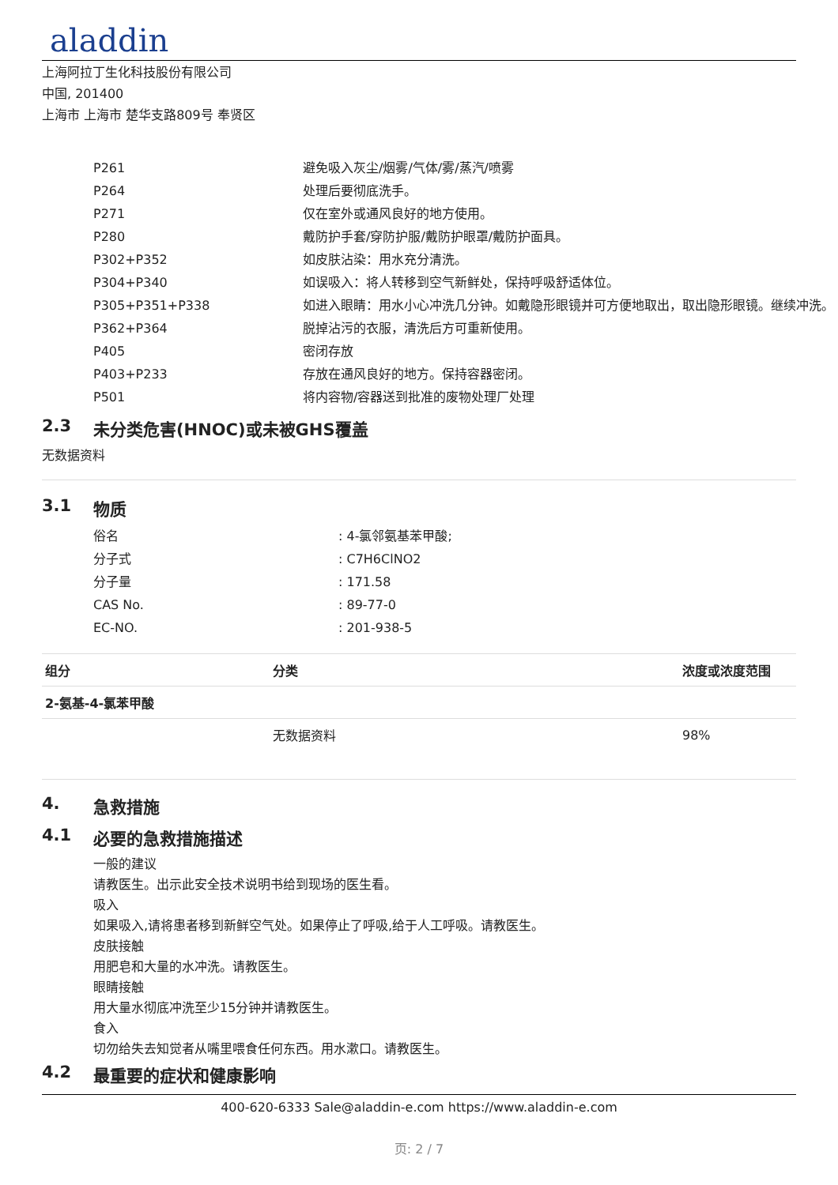aladdin
上海阿拉丁生化科技股份有限公司
中国, 201400
上海市 上海市 楚华支路809号 奉贤区
| P261 | 避免吸入灰尘/烟雾/气体/雾/蒸汽/喷雾 |
| P264 | 处理后要彻底洗手。 |
| P271 | 仅在室外或通风良好的地方使用。 |
| P280 | 戴防护手套/穿防护服/戴防护眼罩/戴防护面具。 |
| P302+P352 | 如皮肤沾染：用水充分清洗。 |
| P304+P340 | 如误吸入：将人转移到空气新鲜处，保持呼吸舒适体位。 |
| P305+P351+P338 | 如进入眼睛：用水小心冲洗几分钟。如戴隐形眼镜并可方便地取出，取出隐形眼镜。继续冲洗。 |
| P362+P364 | 脱掉沾污的衣服，清洗后方可重新使用。 |
| P405 | 密闭存放 |
| P403+P233 | 存放在通风良好的地方。保持容器密闭。 |
| P501 | 将内容物/容器送到批准的废物处理厂处理 |
2.3 未分类危害(HNOC)或未被GHS覆盖
无数据资料
3.1 物质
| 俗名 | : 4-氯邻氨基苯甲酸; |
| 分子式 | : C7H6ClNO2 |
| 分子量 | : 171.58 |
| CAS No. | : 89-77-0 |
| EC-NO. | : 201-938-5 |
| 组分 | 分类 | 浓度或浓度范围 |
| --- | --- | --- |
| 2-氨基-4-氯苯甲酸 | | |
| | 无数据资料 | 98% |
4. 急救措施
4.1 必要的急救措施描述
一般的建议
请教医生。出示此安全技术说明书给到现场的医生看。
吸入
如果吸入,请将患者移到新鲜空气处。如果停止了呼吸,给于人工呼吸。请教医生。
皮肤接触
用肥皂和大量的水冲洗。请教医生。
眼睛接触
用大量水彻底冲洗至少15分钟并请教医生。
食入
切勿给失去知觉者从嘴里喂食任何东西。用水漱口。请教医生。
4.2 最重要的症状和健康影响
400-620-6333 Sale@aladdin-e.com https://www.aladdin-e.com
页: 2 / 7